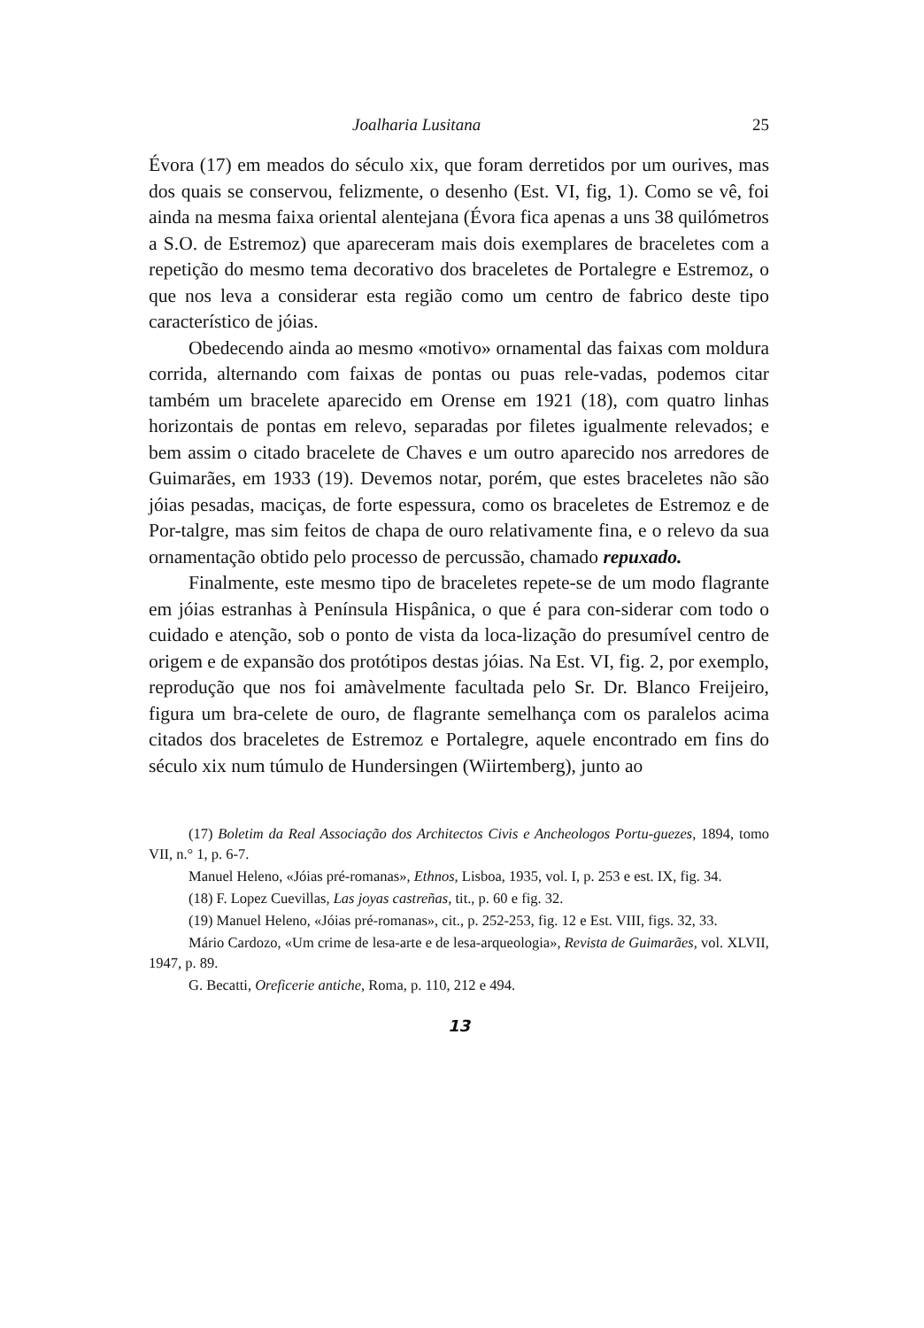Joalharia Lusitana 25
Évora (17) em meados do século xix, que foram derretidos por um ourives, mas dos quais se conservou, felizmente, o desenho (Est. VI, fig, 1). Como se vê, foi ainda na mesma faixa oriental alentejana (Évora fica apenas a uns 38 quilómetros a S.O. de Estremoz) que apareceram mais dois exemplares de braceletes com a repetição do mesmo tema decorativo dos braceletes de Portalegre e Estremoz, o que nos leva a considerar esta região como um centro de fabrico deste tipo característico de jóias.
Obedecendo ainda ao mesmo «motivo» ornamental das faixas com moldura corrida, alternando com faixas de pontas ou puas rele-vadas, podemos citar também um bracelete aparecido em Orense em 1921 (18), com quatro linhas horizontais de pontas em relevo, separadas por filetes igualmente relevados; e bem assim o citado bracelete de Chaves e um outro aparecido nos arredores de Guimarães, em 1933 (19). Devemos notar, porém, que estes braceletes não são jóias pesadas, maciças, de forte espessura, como os braceletes de Estremoz e de Por-talgre, mas sim feitos de chapa de ouro relativamente fina, e o relevo da sua ornamentação obtido pelo processo de percussão, chamado repuxado.
Finalmente, este mesmo tipo de braceletes repete-se de um modo flagrante em jóias estranhas à Península Hispânica, o que é para con-siderar com todo o cuidado e atenção, sob o ponto de vista da loca-lização do presumível centro de origem e de expansão dos protótipos destas jóias. Na Est. VI, fig. 2, por exemplo, reprodução que nos foi amàvelmente facultada pelo Sr. Dr. Blanco Freijeiro, figura um bra-celete de ouro, de flagrante semelhança com os paralelos acima citados dos braceletes de Estremoz e Portalegre, aquele encontrado em fins do século xix num túmulo de Hundersingen (Wiirtemberg), junto ao
(17) Boletim da Real Associação dos Architectos Civis e Ancheologos Portu-guezes, 1894, tomo VII, n.° 1, p. 6-7.
Manuel Heleno, «Jóias pré-romanas», Ethnos, Lisboa, 1935, vol. I, p. 253 e est. IX, fig. 34.
(18) F. Lopez Cuevillas, Las joyas castreñas, tit., p. 60 e fig. 32.
(19) Manuel Heleno, «Jóias pré-romanas», cit., p. 252-253, fig. 12 e Est. VIII, figs. 32, 33.
Mário Cardozo, «Um crime de lesa-arte e de lesa-arqueologia», Revista de Guimarães, vol. XLVII, 1947, p. 89.
G. Becatti, Oreficerie antiche, Roma, p. 110, 212 e 494.
13